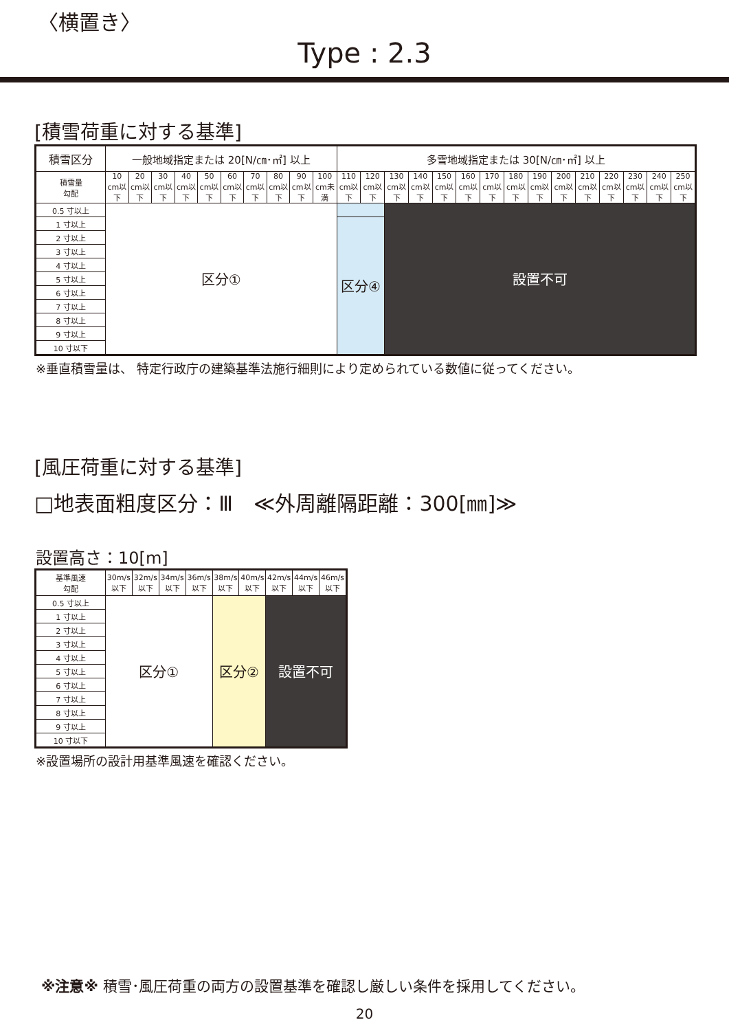〈横置き〉
Type : 2.3
[積雪荷重に対する基準]
| 積雪区分 | 一般地域指定または 20[N/㎝･㎡] 以上 | | | | | | | | | | 多雪地域指定または 30[N/㎝･㎡] 以上 | | | | | | | | | | | | | | |
| --- | --- | --- | --- | --- | --- | --- | --- | --- | --- | --- | --- | --- | --- | --- | --- | --- | --- | --- | --- | --- | --- | --- | --- | --- | --- |
| 積雪量 勾配 | 10 cm以下 | 20 cm以下 | 30 cm以下 | 40 cm以下 | 50 cm以下 | 60 cm以下 | 70 cm以下 | 80 cm以下 | 90 cm以下 | 100 cm未満 | 110 cm以下 | 120 cm以下 | 130 cm以下 | 140 cm以下 | 150 cm以下 | 160 cm以下 | 170 cm以下 | 180 cm以下 | 190 cm以下 | 200 cm以下 | 210 cm以下 | 220 cm以下 | 230 cm以下 | 240 cm以下 | 250 cm以下 |
| 0.5 寸以上 | 区分① | | | | | | | | | | | | 設置不可 | | | | | | | | | | | | |
| 1 寸以上 | | | | | | | | | | | 区分④ | | | | | | | | | | | | | | |
| 2 寸以上 | | | | | | | | | | | | | | | | | | | | | | | | | |
| 3 寸以上 | | | | | | | | | | | | | | | | | | | | | | | | | |
| 4 寸以上 | | | | | | | | | | | | | | | | | | | | | | | | | |
| 5 寸以上 | | | | | | | | | | | | | | | | | | | | | | | | | |
| 6 寸以上 | | | | | | | | | | | | | | | | | | | | | | | | | |
| 7 寸以上 | | | | | | | | | | | | | | | | | | | | | | | | | |
| 8 寸以上 | | | | | | | | | | | | | | | | | | | | | | | | | |
| 9 寸以上 | | | | | | | | | | | | | | | | | | | | | | | | | |
| 10 寸以下 | | | | | | | | | | | | | | | | | | | | | | | | | |
※垂直積雪量は、 特定行政庁の建築基準法施行細則により定められている数値に従ってください。
[風圧荷重に対する基準]
□地表面粗度区分：Ⅲ　≪外周離隔距離：300[㎜]≫
設置高さ：10[m]
| 基準風速 勾配 | 30m/s 以下 | 32m/s 以下 | 34m/s 以下 | 36m/s 以下 | 38m/s 以下 | 40m/s 以下 | 42m/s 以下 | 44m/s 以下 | 46m/s 以下 |
| --- | --- | --- | --- | --- | --- | --- | --- | --- | --- |
| 0.5 寸以上 | 区分① | | | | 区分② | | 設置不可 | | |
| 1 寸以上 | | | | | | | | | |
| 2 寸以上 | | | | | | | | | |
| 3 寸以上 | | | | | | | | | |
| 4 寸以上 | | | | | | | | | |
| 5 寸以上 | | | | | | | | | |
| 6 寸以上 | | | | | | | | | |
| 7 寸以上 | | | | | | | | | |
| 8 寸以上 | | | | | | | | | |
| 9 寸以上 | | | | | | | | | |
| 10 寸以下 | | | | | | | | | |
※設置場所の設計用基準風速を確認ください。
※注意※ 積雪･風圧荷重の両方の設置基準を確認し厳しい条件を採用してください。
20